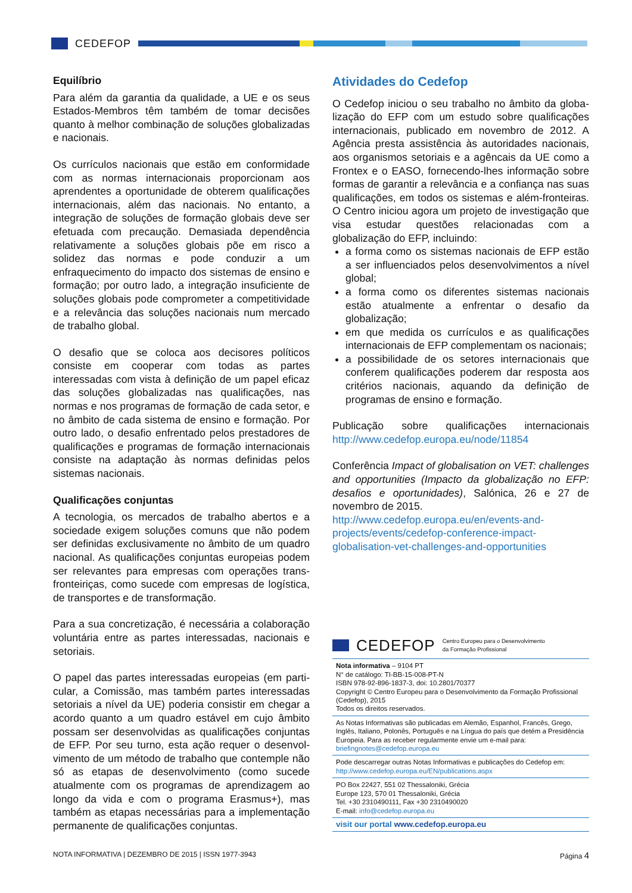CEDEFOP
Equilíbrio
Para além da garantia da qualidade, a UE e os seus Estados-Membros têm também de tomar decisões quanto à melhor combinação de soluções globalizadas e nacionais.
Os currículos nacionais que estão em conformidade com as normas internacionais proporcionam aos aprendentes a oportunidade de obterem qualificações internacionais, além das nacionais. No entanto, a integração de soluções de formação globais deve ser efetuada com precaução. Demasiada dependência relativamente a soluções globais põe em risco a solidez das normas e pode conduzir a um enfraquecimento do impacto dos sistemas de ensino e formação; por outro lado, a integração insuficiente de soluções globais pode comprometer a competitividade e a relevância das soluções nacionais num mercado de trabalho global.
O desafio que se coloca aos decisores políticos consiste em cooperar com todas as partes interessadas com vista à definição de um papel eficaz das soluções globalizadas nas qualificações, nas normas e nos programas de formação de cada setor, e no âmbito de cada sistema de ensino e formação. Por outro lado, o desafio enfrentado pelos prestadores de qualificações e programas de formação internacionais consiste na adaptação às normas definidas pelos sistemas nacionais.
Qualificações conjuntas
A tecnologia, os mercados de trabalho abertos e a sociedade exigem soluções comuns que não podem ser definidas exclusivamente no âmbito de um quadro nacional. As qualificações conjuntas europeias podem ser relevantes para empresas com operações trans-fronteiriças, como sucede com empresas de logística, de transportes e de transformação.
Para a sua concretização, é necessária a colaboração voluntária entre as partes interessadas, nacionais e setoriais.
O papel das partes interessadas europeias (em parti-cular, a Comissão, mas também partes interessadas setoriais a nível da UE) poderia consistir em chegar a acordo quanto a um quadro estável em cujo âmbito possam ser desenvolvidas as qualificações conjuntas de EFP. Por seu turno, esta ação requer o desenvol-vimento de um método de trabalho que contemple não só as etapas de desenvolvimento (como sucede atualmente com os programas de aprendizagem ao longo da vida e com o programa Erasmus+), mas também as etapas necessárias para a implementação permanente de qualificações conjuntas.
Atividades do Cedefop
O Cedefop iniciou o seu trabalho no âmbito da globa-lização do EFP com um estudo sobre qualificações internacionais, publicado em novembro de 2012. A Agência presta assistência às autoridades nacionais, aos organismos setoriais e a agêncais da UE como a Frontex e o EASO, fornecendo-lhes informação sobre formas de garantir a relevância e a confiança nas suas qualificações, em todos os sistemas e além-fronteiras. O Centro iniciou agora um projeto de investigação que visa estudar questões relacionadas com a globalização do EFP, incluindo:
a forma como os sistemas nacionais de EFP estão a ser influenciados pelos desenvolvimentos a nível global;
a forma como os diferentes sistemas nacionais estão atualmente a enfrentar o desafio da globalização;
em que medida os currículos e as qualificações internacionais de EFP complementam os nacionais;
a possibilidade de os setores internacionais que conferem qualificações poderem dar resposta aos critérios nacionais, aquando da definição de programas de ensino e formação.
Publicação sobre qualificações internacionais http://www.cedefop.europa.eu/node/11854
Conferência Impact of globalisation on VET: challenges and opportunities (Impacto da globalização no EFP: desafios e oportunidades), Salónica, 26 e 27 de novembro de 2015.
http://www.cedefop.europa.eu/en/events-and-projects/events/cedefop-conference-impact-globalisation-vet-challenges-and-opportunities
CEDEFOP Centro Europeu para o Desenvolvimento
da Formação Profissional
Nota informativa – 9104 PT
N° de catálogo: TI-BB-15-008-PT-N
ISBN 978-92-896-1837-3, doi: 10.2801/70377
Copyright © Centro Europeu para o Desenvolvimento da Formação Profissional (Cedefop), 2015
Todos os direitos reservados.
As Notas Informativas são publicadas em Alemão, Espanhol, Francês, Grego, Inglês, Italiano, Polonês, Português e na Língua do país que detém a Presidência Europeia. Para as receber regularmente envie um e-mail para: briefingnotes@cedefop.europa.eu
Pode descarregar outras Notas Informativas e publicações do Cedefop em: http://www.cedefop.europa.eu/EN/publications.aspx
PO Box 22427, 551 02 Thessaloniki, Grécia
Europe 123, 570 01 Thessaloniki, Grécia
Tel. +30 2310490111, Fax +30 2310490020
E-mail: info@cedefop.europa.eu
visit our portal www.cedefop.europa.eu
NOTA INFORMATIVA | DEZEMBRO DE 2015 | ISSN 1977-3943 Página 4